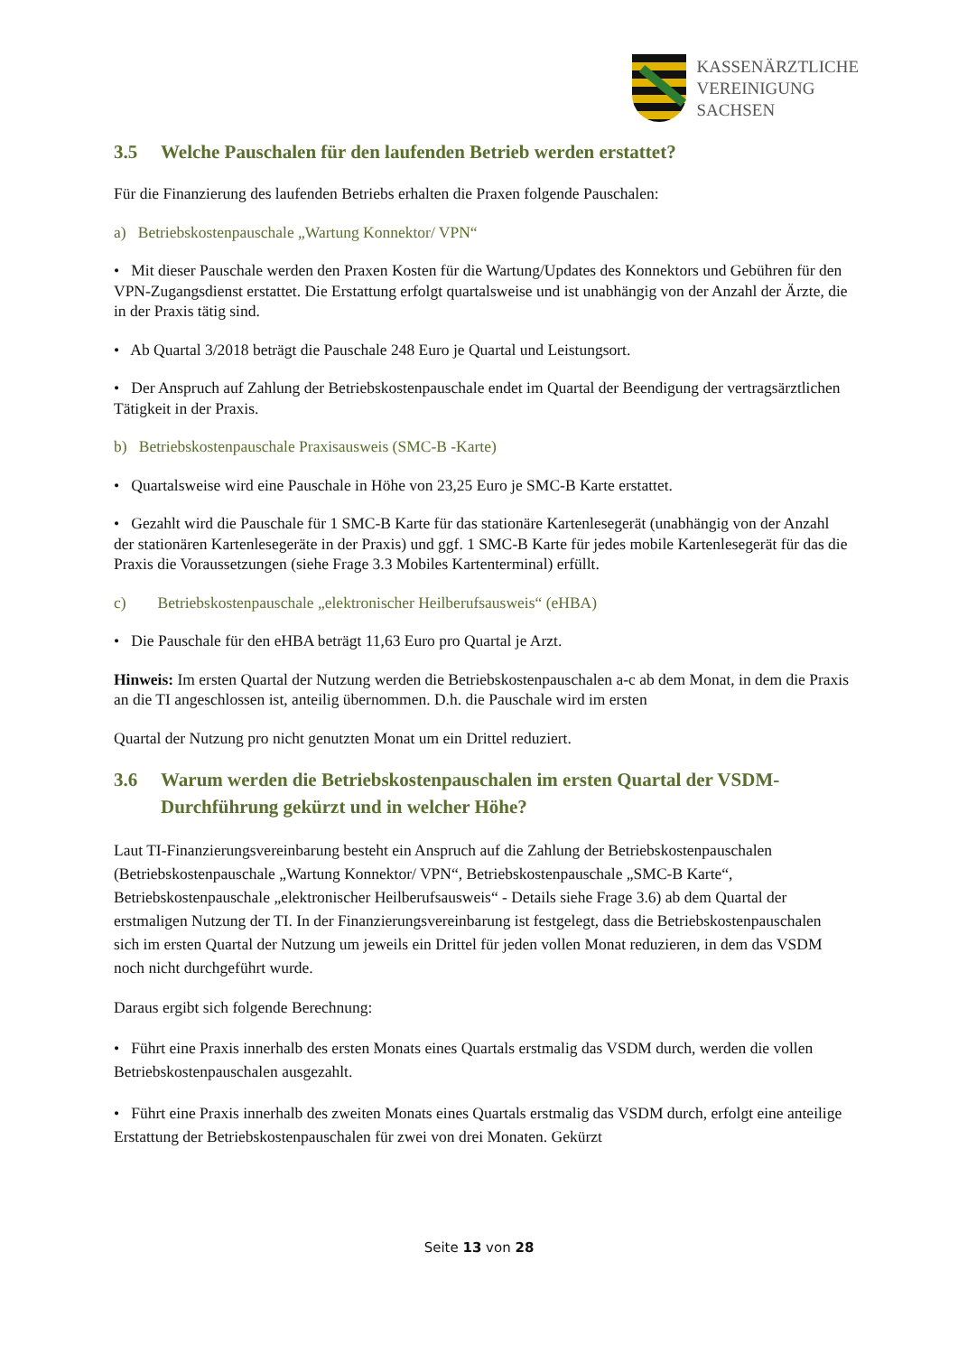KASSENÄRZTLICHE
VEREINIGUNG
SACHSEN
3.5 Welche Pauschalen für den laufenden Betrieb werden erstattet?
Für die Finanzierung des laufenden Betriebs erhalten die Praxen folgende Pauschalen:
a) Betriebskostenpauschale „Wartung Konnektor/ VPN“
• Mit dieser Pauschale werden den Praxen Kosten für die Wartung/Updates des Konnektors und Gebühren für den VPN-Zugangsdienst erstattet. Die Erstattung erfolgt quartalsweise und ist unabhängig von der Anzahl der Ärzte, die in der Praxis tätig sind.
• Ab Quartal 3/2018 beträgt die Pauschale 248 Euro je Quartal und Leistungsort.
• Der Anspruch auf Zahlung der Betriebskostenpauschale endet im Quartal der Beendigung der vertragsärztlichen Tätigkeit in der Praxis.
b) Betriebskostenpauschale Praxisausweis (SMC-B -Karte)
• Quartalsweise wird eine Pauschale in Höhe von 23,25 Euro je SMC-B Karte erstattet.
• Gezahlt wird die Pauschale für 1 SMC-B Karte für das stationäre Kartenlesegerät (unabhängig von der Anzahl der stationären Kartenlesegeräte in der Praxis) und ggf. 1 SMC-B Karte für jedes mobile Kartenlesegerät für das die Praxis die Voraussetzungen (siehe Frage 3.3 Mobiles Kartenterminal) erfüllt.
c) Betriebskostenpauschale „elektronischer Heilberufsausweis“ (eHBA)
• Die Pauschale für den eHBA beträgt 11,63 Euro pro Quartal je Arzt.
Hinweis: Im ersten Quartal der Nutzung werden die Betriebskostenpauschalen a-c ab dem Monat, in dem die Praxis an die TI angeschlossen ist, anteilig übernommen. D.h. die Pauschale wird im ersten
Quartal der Nutzung pro nicht genutzten Monat um ein Drittel reduziert.
3.6 Warum werden die Betriebskostenpauschalen im ersten Quartal der VSDM-Durchführung gekürzt und in welcher Höhe?
Laut TI-Finanzierungsvereinbarung besteht ein Anspruch auf die Zahlung der Betriebskostenpauschalen (Betriebskostenpauschale „Wartung Konnektor/ VPN“, Betriebskostenpauschale „SMC-B Karte“, Betriebskostenpauschale „elektronischer Heilberufsausweis“ - Details siehe Frage 3.6) ab dem Quartal der erstmaligen Nutzung der TI. In der Finanzierungsvereinbarung ist festgelegt, dass die Betriebskostenpauschalen sich im ersten Quartal der Nutzung um jeweils ein Drittel für jeden vollen Monat reduzieren, in dem das VSDM noch nicht durchgeführt wurde.
Daraus ergibt sich folgende Berechnung:
• Führt eine Praxis innerhalb des ersten Monats eines Quartals erstmalig das VSDM durch, werden die vollen Betriebskostenpauschalen ausgezahlt.
• Führt eine Praxis innerhalb des zweiten Monats eines Quartals erstmalig das VSDM durch, erfolgt eine anteilige Erstattung der Betriebskostenpauschalen für zwei von drei Monaten. Gekürzt
Seite 13 von 28